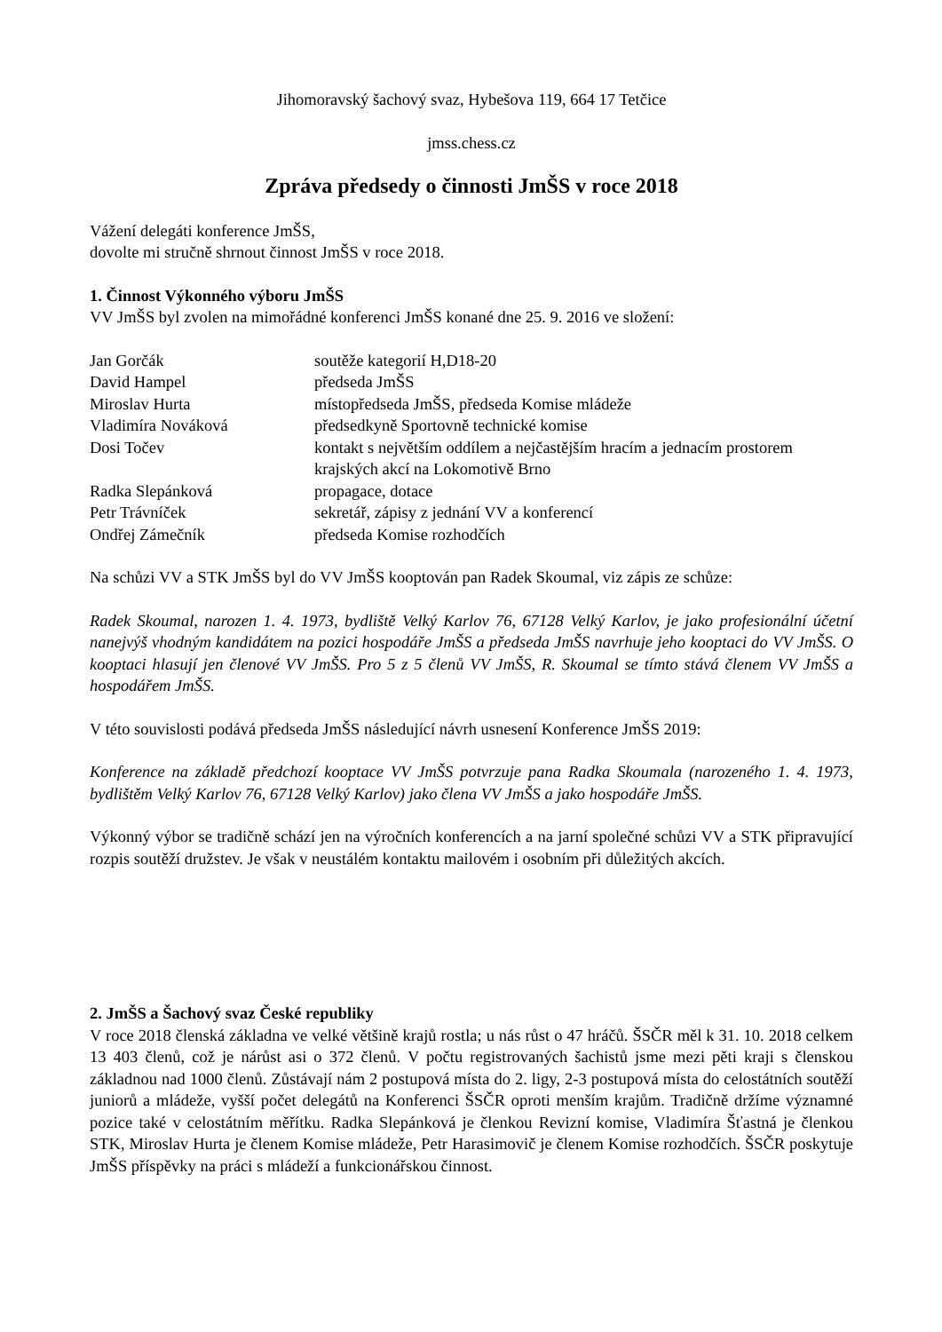Jihomoravský šachový svaz, Hybešova 119, 664 17 Tetčice
jmss.chess.cz
Zpráva předsedy o činnosti JmŠS v roce 2018
Vážení delegáti konference JmŠS,
dovolte mi stručně shrnout činnost JmŠS v roce 2018.
1. Činnost Výkonného výboru JmŠS
VV JmŠS byl zvolen na mimořádné konferenci JmŠS konané dne 25. 9. 2016 ve složení:
| Jan Gorčák | soutěže kategorií H,D18-20 |
| David Hampel | předseda JmŠS |
| Miroslav Hurta | místopředseda JmŠS, předseda Komise mládeže |
| Vladimíra Nováková | předsedkyně Sportovně technické komise |
| Dosi Točev | kontakt s největším oddílem a nejčastějším hracím a jednacím prostorem krajských akcí na Lokomotivě Brno |
| Radka Slepánková | propagace, dotace |
| Petr Trávníček | sekretář, zápisy z jednání VV a konferencí |
| Ondřej Zámečník | předseda Komise rozhodčích |
Na schůzi VV a STK JmŠS byl do VV JmŠS kooptován pan Radek Skoumal, viz zápis ze schůze:
Radek Skoumal, narozen 1. 4. 1973, bydliště Velký Karlov 76, 67128 Velký Karlov, je jako profesionální účetní nanejvýš vhodným kandidátem na pozici hospodáře JmŠS a předseda JmŠS navrhuje jeho kooptaci do VV JmŠS. O kooptaci hlasují jen členové VV JmŠS. Pro 5 z 5 členů VV JmŠS, R. Skoumal se tímto stává členem VV JmŠS a hospodářem JmŠS.
V této souvislosti podává předseda JmŠS následující návrh usnesení Konference JmŠS 2019:
Konference na základě předchozí kooptace VV JmŠS potvrzuje pana Radka Skoumala (narozeného 1. 4. 1973, bydlištěm Velký Karlov 76, 67128 Velký Karlov) jako člena VV JmŠS a jako hospodáře JmŠS.
Výkonný výbor se tradičně schází jen na výročních konferencích a na jarní společné schůzi VV a STK připravující rozpis soutěží družstev. Je však v neustálém kontaktu mailovém i osobním při důležitých akcích.
2. JmŠS a Šachový svaz České republiky
V roce 2018 členská základna ve velké většině krajů rostla; u nás růst o 47 hráčů. ŠSČR měl k 31. 10. 2018 celkem 13 403 členů, což je nárůst asi o 372 členů. V počtu registrovaných šachistů jsme mezi pěti kraji s členskou základnou nad 1000 členů. Zůstávají nám 2 postupová místa do 2. ligy, 2-3 postupová místa do celostátních soutěží juniorů a mládeže, vyšší počet delegátů na Konferenci ŠSČR oproti menším krajům. Tradičně držíme významné pozice také v celostátním měřítku. Radka Slepánková je členkou Revizní komise, Vladimíra Šťastná je členkou STK, Miroslav Hurta je členem Komise mládeže, Petr Harasimovič je členem Komise rozhodčích. ŠSČR poskytuje JmŠS příspěvky na práci s mládeží a funkcionářskou činnost.